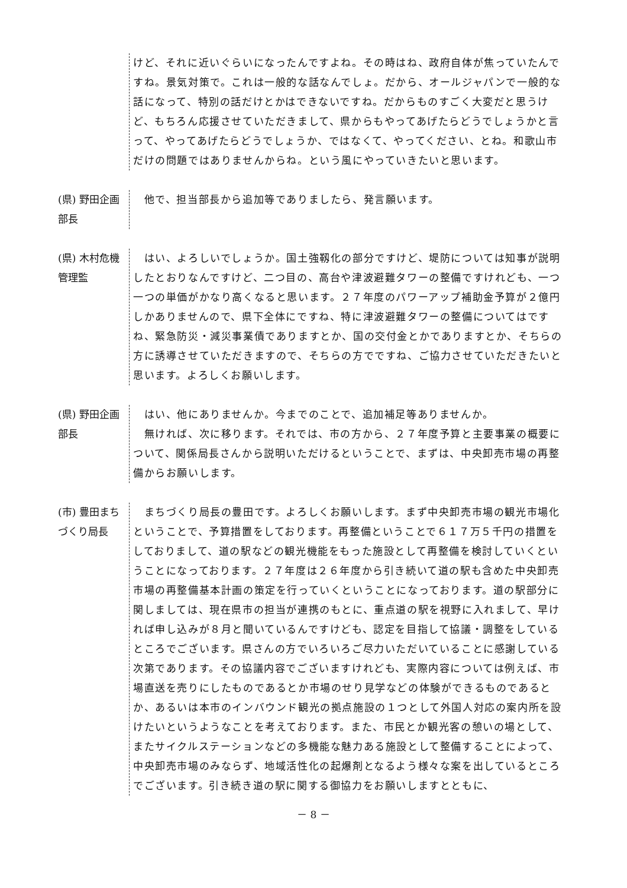けど、それに近いぐらいになったんですよね。その時はね、政府自体が焦っていたんですね。景気対策で。これは一般的な話なんでしょ。だから、オールジャパンで一般的な話になって、特別の話だけとかはできないですね。だからものすごく大変だと思うけど、もちろん応援させていただきまして、県からもやってあげたらどうでしょうかと言って、やってあげたらどうでしょうか、ではなくて、やってください、とね。和歌山市だけの問題ではありませんからね。という風にやっていきたいと思います。
(県) 野田企画部長
　他で、担当部長から追加等でありましたら、発言願います。
(県) 木村危機管理監
　はい、よろしいでしょうか。国土強靱化の部分ですけど、堤防については知事が説明したとおりなんですけど、二つ目の、高台や津波避難タワーの整備ですけれども、一つ一つの単価がかなり高くなると思います。２７年度のパワーアップ補助金予算が２億円しかありませんので、県下全体にですね、特に津波避難タワーの整備についてはですね、緊急防災・減災事業債でありますとか、国の交付金とかでありますとか、そちらの方に誘導させていただきますので、そちらの方でですね、ご協力させていただきたいと思います。よろしくお願いします。
(県) 野田企画部長
　はい、他にありませんか。今までのことで、追加補足等ありませんか。
　無ければ、次に移ります。それでは、市の方から、２７年度予算と主要事業の概要について、関係局長さんから説明いただけるということで、まずは、中央卸売市場の再整備からお願いします。
(市) 豊田まちづくり局長
　まちづくり局長の豊田です。よろしくお願いします。まず中央卸売市場の観光市場化ということで、予算措置をしております。再整備ということで６１７万５千円の措置をしておりまして、道の駅などの観光機能をもった施設として再整備を検討していくということになっております。２７年度は２６年度から引き続いて道の駅も含めた中央卸売市場の再整備基本計画の策定を行っていくということになっております。道の駅部分に関しましては、現在県市の担当が連携のもとに、重点道の駅を視野に入れまして、早ければ申し込みが８月と聞いているんですけども、認定を目指して協議・調整をしているところでございます。県さんの方でいろいろご尽力いただいていることに感謝している次第であります。その協議内容でございますけれども、実際内容については例えば、市場直送を売りにしたものであるとか市場のせり見学などの体験ができるものであるとか、あるいは本市のインバウンド観光の拠点施設の１つとして外国人対応の案内所を設けたいというようなことを考えております。また、市民とか観光客の憩いの場として、またサイクルステーションなどの多機能な魅力ある施設として整備することによって、中央卸売市場のみならず、地域活性化の起爆剤となるよう様々な案を出しているところでございます。引き続き道の駅に関する御協力をお願いしますとともに、
－ 8 －